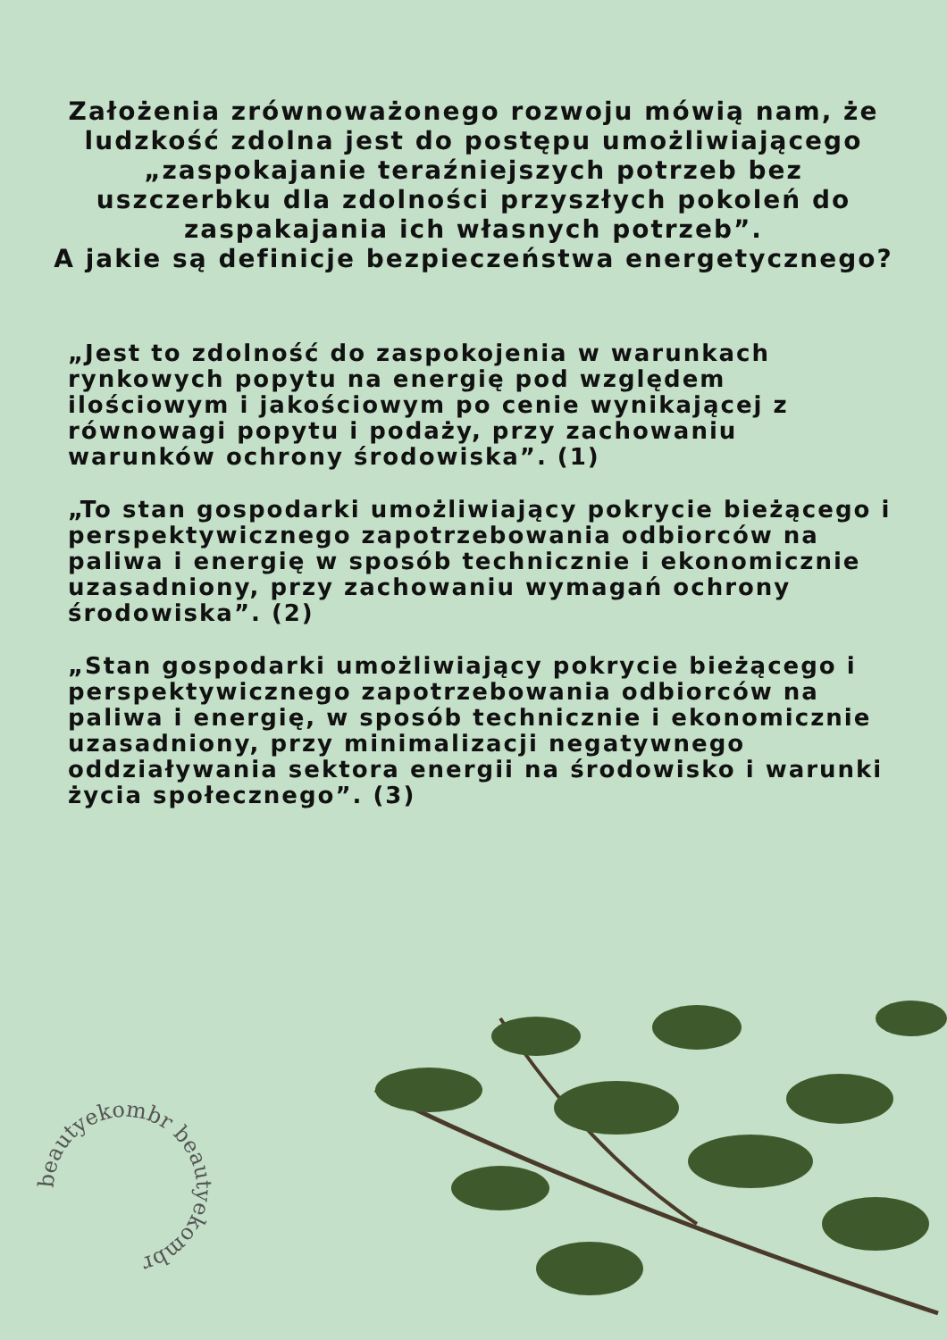Założenia zrównoważonego rozwoju mówią nam, że ludzkość zdolna jest do postępu umożliwiającego „zaspokajanie teraźniejszych potrzeb bez uszczerbku dla zdolności przyszłych pokoleń do zaspakajania ich własnych potrzeb”.
A jakie są definicje bezpieczeństwa energetycznego?
„Jest to zdolność do zaspokojenia w warunkach rynkowych popytu na energię pod względem ilościowym i jakościowym po cenie wynikającej z równowagi popytu i podaży, przy zachowaniu warunków ochrony środowiska”. (1)
„To stan gospodarki umożliwiający pokrycie bieżącego i perspektywicznego zapotrzebowania odbiorców na paliwa i energię w sposób technicznie i ekonomicznie uzasadniony, przy zachowaniu wymagań ochrony środowiska”. (2)
„Stan gospodarki umożliwiający pokrycie bieżącego i perspektywicznego zapotrzebowania odbiorców na paliwa i energię, w sposób technicznie i ekonomicznie uzasadniony, przy minimalizacji negatywnego oddziaływania sektora energii na środowisko i warunki życia społecznego”. (3)
beautyekombr beautyekombr